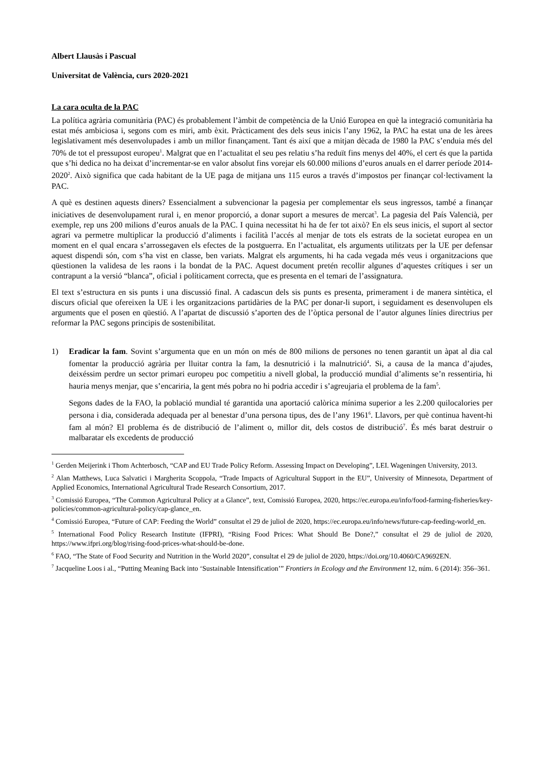Albert Llausàs i Pascual
Universitat de València, curs 2020-2021
La cara oculta de la PAC
La política agrària comunitària (PAC) és probablement l’àmbit de competència de la Unió Europea en què la integració comunitària ha estat més ambiciosa i, segons com es miri, amb èxit. Pràcticament des dels seus inicis l’any 1962, la PAC ha estat una de les àrees legislativament més desenvolupades i amb un millor finançament. Tant és així que a mitjan dècada de 1980 la PAC s’enduia més del 70% de tot el pressupost europeu<sup>1</sup>. Malgrat que en l’actualitat el seu pes relatiu s’ha reduït fins menys del 40%, el cert és que la partida que s’hi dedica no ha deixat d’incrementar-se en valor absolut fins vorejar els 60.000 milions d’euros anuals en el darrer període 2014-2020<sup>2</sup>. Això significa que cada habitant de la UE paga de mitjana uns 115 euros a través d’impostos per finançar col·lectivament la PAC.
A què es destinen aquests diners? Essencialment a subvencionar la pagesia per complementar els seus ingressos, també a finançar iniciatives de desenvolupament rural i, en menor proporció, a donar suport a mesures de mercat<sup>3</sup>. La pagesia del País Valencià, per exemple, rep uns 200 milions d’euros anuals de la PAC. I quina necessitat hi ha de fer tot això? En els seus inicis, el suport al sector agrari va permetre multiplicar la producció d’aliments i facilità l’accés al menjar de tots els estrats de la societat europea en un moment en el qual encara s’arrossegaven els efectes de la postguerra. En l’actualitat, els arguments utilitzats per la UE per defensar aquest dispendi són, com s’ha vist en classe, ben variats. Malgrat els arguments, hi ha cada vegada més veus i organitzacions que qüestionen la validesa de les raons i la bondat de la PAC. Aquest document pretén recollir algunes d’aquestes crítiques i ser un contrapunt a la versió “blanca”, oficial i políticament correcta, que es presenta en el temari de l’assignatura.
El text s’estructura en sis punts i una discussió final. A cadascun dels sis punts es presenta, primerament i de manera sintètica, el discurs oficial que ofereixen la UE i les organitzacions partidàries de la PAC per donar-li suport, i seguidament es desenvolupen els arguments que el posen en qüestió. A l’apartat de discussió s’aporten des de l’òptica personal de l’autor algunes línies directrius per reformar la PAC segons principis de sostenibilitat.
1) Eradicar la fam. Sovint s’argumenta que en un món on més de 800 milions de persones no tenen garantit un àpat al dia cal fomentar la producció agrària per lluitar contra la fam, la desnutrició i la malnutrició<sup>4</sup>. Si, a causa de la manca d’ajudes, deixéssim perdre un sector primari europeu poc competitiu a nivell global, la producció mundial d’aliments se’n ressentiria, hi hauria menys menjar, que s’encariria, la gent més pobra no hi podria accedir i s’agreujaria el problema de la fam<sup>5</sup>.
Segons dades de la FAO, la població mundial té garantida una aportació calòrica mínima superior a les 2.200 quilocalories per persona i dia, considerada adequada per al benestar d’una persona tipus, des de l’any 1961<sup>6</sup>. Llavors, per què continua havent-hi fam al món? El problema és de distribució de l’aliment o, millor dit, dels costos de distribució<sup>7</sup>. És més barat destruir o malbaratar els excedents de producció
<sup>1</sup> Gerden Meijerink i Thom Achterbosch, “CAP and EU Trade Policy Reform. Assessing Impact on Developing”, LEI. Wageningen University, 2013.
<sup>2</sup> Alan Matthews, Luca Salvatici i Margherita Scoppola, “Trade Impacts of Agricultural Support in the EU”, University of Minnesota, Department of Applied Economics, International Agricultural Trade Research Consortium, 2017.
<sup>3</sup> Comissió Europea, “The Common Agricultural Policy at a Glance”, text, Comissió Europea, 2020, https://ec.europa.eu/info/food-farming-fisheries/key-policies/common-agricultural-policy/cap-glance_en.
<sup>4</sup> Comissió Europea, “Future of CAP: Feeding the World” consultat el 29 de juliol de 2020, https://ec.europa.eu/info/news/future-cap-feeding-world_en.
<sup>5</sup> International Food Policy Research Institute (IFPRI), “Rising Food Prices: What Should Be Done?,” consultat el 29 de juliol de 2020, https://www.ifpri.org/blog/rising-food-prices-what-should-be-done.
<sup>6</sup> FAO, “The State of Food Security and Nutrition in the World 2020”, consultat el 29 de juliol de 2020, https://doi.org/10.4060/CA9692EN.
<sup>7</sup> Jacqueline Loos i al., “Putting Meaning Back into ‘Sustainable Intensification’” Frontiers in Ecology and the Environment 12, núm. 6 (2014): 356–361.